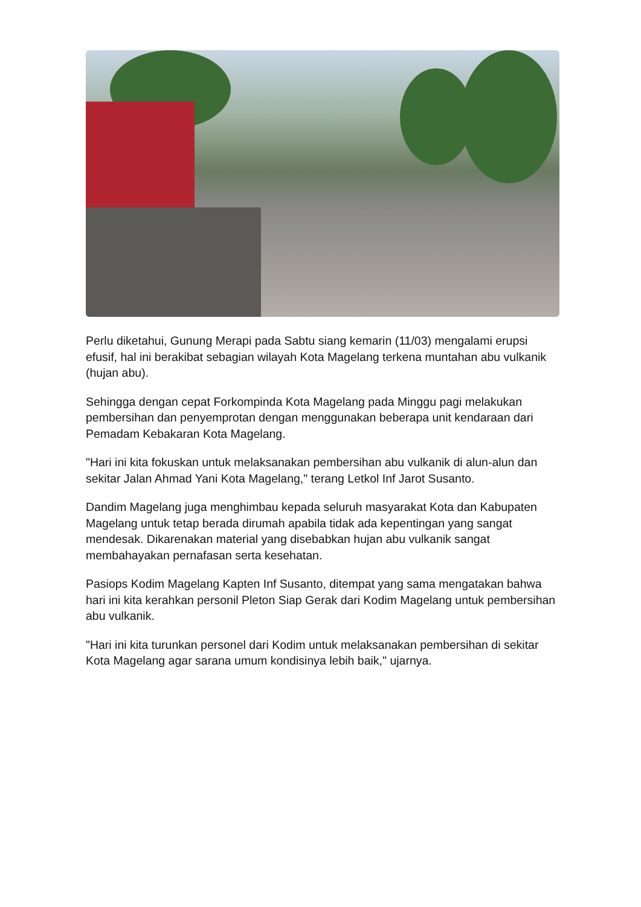Perlu diketahui, Gunung Merapi pada Sabtu siang kemarin (11/03) mengalami erupsi efusif, hal ini berakibat sebagian wilayah Kota Magelang terkena muntahan abu vulkanik (hujan abu).
Sehingga dengan cepat Forkompinda Kota Magelang pada Minggu pagi melakukan pembersihan dan penyemprotan dengan menggunakan beberapa unit kendaraan dari Pemadam Kebakaran Kota Magelang.
"Hari ini kita fokuskan untuk melaksanakan pembersihan abu vulkanik di alun-alun dan sekitar Jalan Ahmad Yani Kota Magelang," terang Letkol Inf Jarot Susanto.
Dandim Magelang juga menghimbau kepada seluruh masyarakat Kota dan Kabupaten Magelang untuk tetap berada dirumah apabila tidak ada kepentingan yang sangat mendesak. Dikarenakan material yang disebabkan hujan abu vulkanik sangat membahayakan pernafasan serta kesehatan.
Pasiops Kodim Magelang Kapten Inf Susanto, ditempat yang sama mengatakan bahwa hari ini kita kerahkan personil Pleton Siap Gerak dari Kodim Magelang untuk pembersihan abu vulkanik.
"Hari ini kita turunkan personel dari Kodim untuk melaksanakan pembersihan di sekitar Kota Magelang agar sarana umum kondisinya lebih baik," ujarnya.